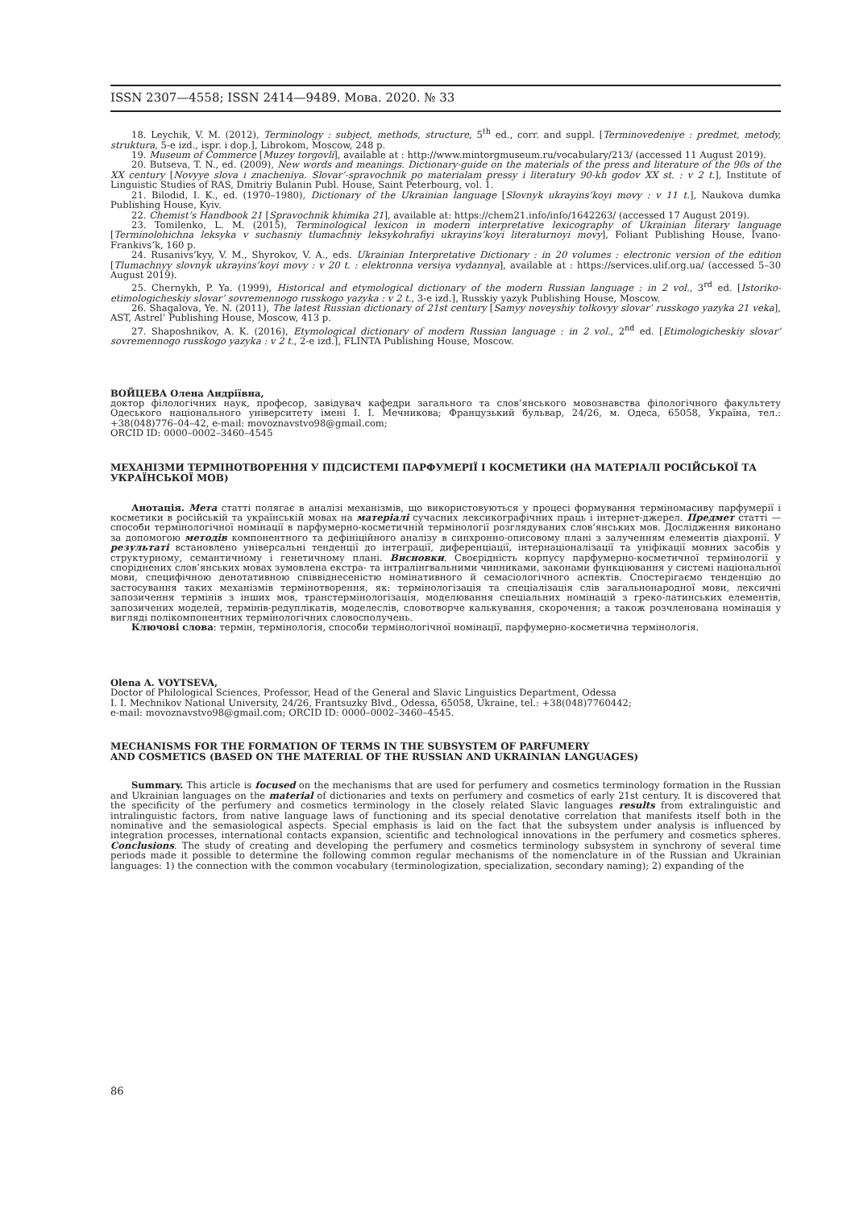ISSN 2307—4558; ISSN 2414—9489. Мова. 2020. № 33
18. Leychik, V. M. (2012), Terminology : subject, methods, structure, 5<sup>th</sup> ed., corr. and suppl. [Terminovedeniye : predmet, metody, struktura, 5-e izd., ispr. i dop.], Librokom, Moscow, 248 p.
19. Museum of Commerce [Muzey torgovli], available at : http://www.mintorgmuseum.ru/vocabulary/213/ (accessed 11 August 2019).
20. Butseva, T. N., ed. (2009), New words and meanings. Dictionary-guide on the materials of the press and literature of the 90s of the XX century [Novyye slova i znacheniya. Slovar’-spravochnik po materialam pressy i literatury 90-kh godov XX st. : v 2 t.], Institute of Linguistic Studies of RAS, Dmitriy Bulanin Publ. House, Saint Peterbourg, vol. 1.
21. Bilodid, I. K., ed. (1970–1980), Dictionary of the Ukrainian language [Slovnyk ukrayins’koyi movy : v 11 t.], Naukova dumka Publishing House, Kyiv.
22. Chemist’s Handbook 21 [Spravochnik khimika 21], available at: https://chem21.info/info/1642263/ (accessed 17 August 2019).
23. Tomilenko, L. M. (2015), Terminological lexicon in modern interpretative lexicography of Ukrainian literary language [Terminolohichna leksyka v suchasniy tlumachniy leksykohrafiyi ukrayins’koyi literaturnoyi movy], Foliant Publishing House, Ivano-Frankivs’k, 160 p.
24. Rusanivs’kyy, V. M., Shyrokov, V. A., eds. Ukrainian Interpretative Dictionary : in 20 volumes : electronic version of the edition [Tlumachnyy slovnyk ukrayins’koyi movy : v 20 t. : elektronna versiya vydannya], available at : https://services.ulif.org.ua/ (accessed 5–30 August 2019).
25. Chernykh, P. Ya. (1999), Historical and etymological dictionary of the modern Russian language : in 2 vol., 3<sup>rd</sup> ed. [Istoriko-etimologicheskiy slovar’ sovremennogo russkogo yazyka : v 2 t., 3-e izd.], Russkiy yazyk Publishing House, Moscow.
26. Shagalova, Ye. N. (2011), The latest Russian dictionary of 21st century [Samyy noveyshiy tolkovyy slovar’ russkogo yazyka 21 veka], AST, Astrel’ Publishing House, Moscow, 413 p.
27. Shaposhnikov, A. K. (2016), Etymological dictionary of modern Russian language : in 2 vol., 2<sup>nd</sup> ed. [Etimologicheskiy slovar’ sovremennogo russkogo yazyka : v 2 t., 2-e izd.], FLINTA Publishing House, Moscow.
ВОЙЦЕВА Олена Андріївна,
доктор філологічних наук, професор, завідувач кафедри загального та слов’янського мовознавства філологічного факультету Одеського національного університету імені І. І. Мечникова; Французький бульвар, 24/26, м. Одеса, 65058, Україна, тел.: +38(048)776–04–42, e-mail: movoznavstvo98@gmail.com;
ORCID ID: 0000–0002–3460–4545
МЕХАНІЗМИ ТЕРМІНОТВОРЕННЯ У ПІДСИСТЕМІ ПАРФУМЕРІЇ І КОСМЕТИКИ (НА МАТЕРІАЛІ РОСІЙСЬКОЇ ТА УКРАЇНСЬКОЇ МОВ)
Анотація. Мета статті полягає в аналізі механізмів, що використовуються у процесі формування терміномасиву парфумерії і косметики в російській та українській мовах на матеріалі сучасних лексикографічних праць і інтернет-джерел. Предмет статті — способи термінологічної номінації в парфумерно-косметичній термінології розглядуваних слов’янських мов. Дослідження виконано за допомогою методів компонентного та дефініційного аналізу в синхронно-описовому плані з залученням елементів діахронії. У результаті встановлено універсальні тенденції до інтеграції, диференціації, інтернаціоналізації та уніфікації мовних засобів у структурному, семантичному і генетичному плані. Висновки. Своєрідність корпусу парфумерно-косметичної термінології у споріднених слов’янських мовах зумовлена екстра- та інтралінгвальними чинниками, законами функціювання у системі національної мови, специфічною денотативною співвіднесеністю номінативного й семасіологічного аспектів. Спостерігаємо тенденцію до застосування таких механізмів термінотворення, як: термінологізація та спеціалізація слів загальнонародної мови, лексичні запозичення термінів з інших мов, транстермінологізація, моделювання спеціальних номінацій з греко-латинських елементів, запозичених моделей, термінів-редуплікатів, моделеслів, словотворче калькування, скорочення; а також розчленована номінація у вигляді полікомпонентних термінологічних словосполучень.
Ключові слова: термін, термінологія, способи термінологічної номінації, парфумерно-косметична термінологія.
Olena A. VOYTSEVA,
Doctor of Philological Sciences, Professor, Head of the General and Slavic Linguistics Department, Odessa
I. I. Mechnikov National University, 24/26, Frantsuzky Blvd., Odessa, 65058, Ukraine, tel.: +38(048)7760442;
e-mail: movoznavstvo98@gmail.com; ORCID ID: 0000–0002–3460–4545.
MECHANISMS FOR THE FORMATION OF TERMS IN THE SUBSYSTEM OF PARFUMERY
AND COSMETICS (BASED ON THE MATERIAL OF THE RUSSIAN AND UKRAINIAN LANGUAGES)
Summary. This article is focused on the mechanisms that are used for perfumery and cosmetics terminology formation in the Russian and Ukrainian languages on the material of dictionaries and texts on perfumery and cosmetics of early 21st century. It is discovered that the specificity of the perfumery and cosmetics terminology in the closely related Slavic languages results from extralinguistic and intralinguistic factors, from native language laws of functioning and its special denotative correlation that manifests itself both in the nominative and the semasiological aspects. Special emphasis is laid on the fact that the subsystem under analysis is influenced by integration processes, international contacts expansion, scientific and technological innovations in the perfumery and cosmetics spheres. Conclusions. The study of creating and developing the perfumery and cosmetics terminology subsystem in synchrony of several time periods made it possible to determine the following common regular mechanisms of the nomenclature in of the Russian and Ukrainian languages: 1) the connection with the common vocabulary (terminologization, specialization, secondary naming); 2) expanding of the
86